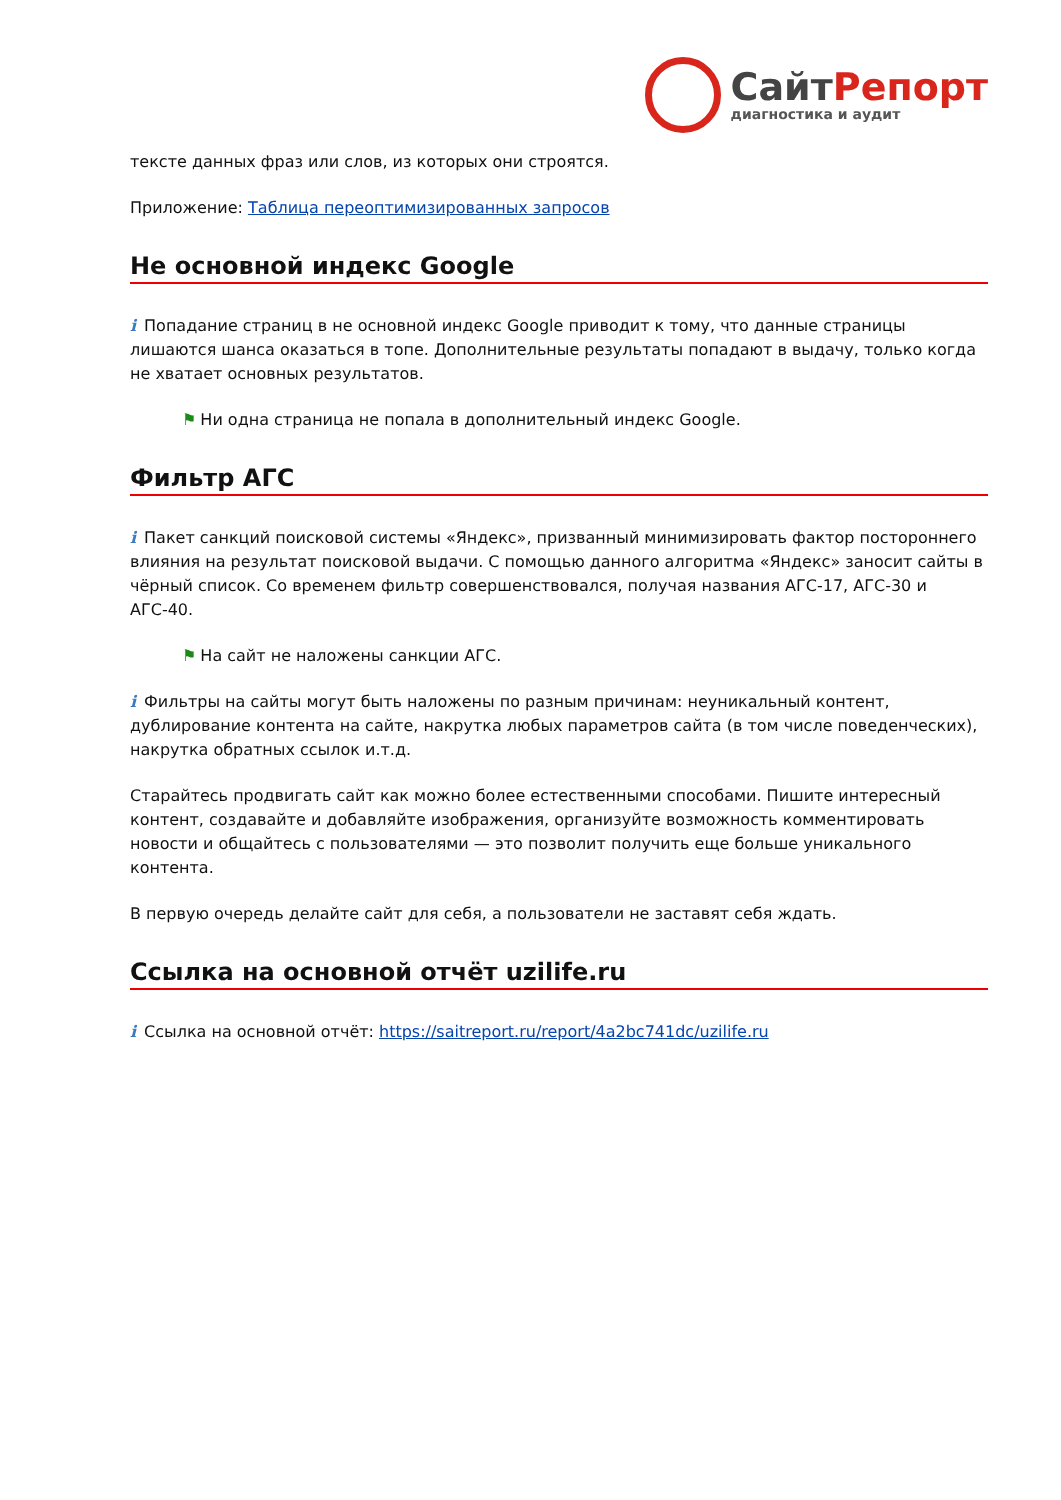СайтРепорт
диагностика и аудит
тексте данных фраз или слов, из которых они строятся.
Приложение: Таблица переоптимизированных запросов
Не основной индекс Google
i Попадание страниц в не основной индекс Google приводит к тому, что данные страницы лишаются шанса оказаться в топе. Дополнительные результаты попадают в выдачу, только когда не хватает основных результатов.
⚑ Ни одна страница не попала в дополнительный индекс Google.
Фильтр АГС
i Пакет санкций поисковой системы «Яндекс», призванный минимизировать фактор постороннего влияния на результат поисковой выдачи. С помощью данного алгоритма «Яндекс» заносит сайты в чёрный список. Со временем фильтр совершенствовался, получая названия АГС-17, АГС-30 и АГС-40.
⚑ На сайт не наложены санкции АГС.
i Фильтры на сайты могут быть наложены по разным причинам: неуникальный контент, дублирование контента на сайте, накрутка любых параметров сайта (в том числе поведенческих), накрутка обратных ссылок и.т.д.
Старайтесь продвигать сайт как можно более естественными способами. Пишите интересный контент, создавайте и добавляйте изображения, организуйте возможность комментировать новости и общайтесь с пользователями — это позволит получить еще больше уникального контента.
В первую очередь делайте сайт для себя, а пользователи не заставят себя ждать.
Ссылка на основной отчёт uzilife.ru
i Ссылка на основной отчёт: https://saitreport.ru/report/4a2bc741dc/uzilife.ru